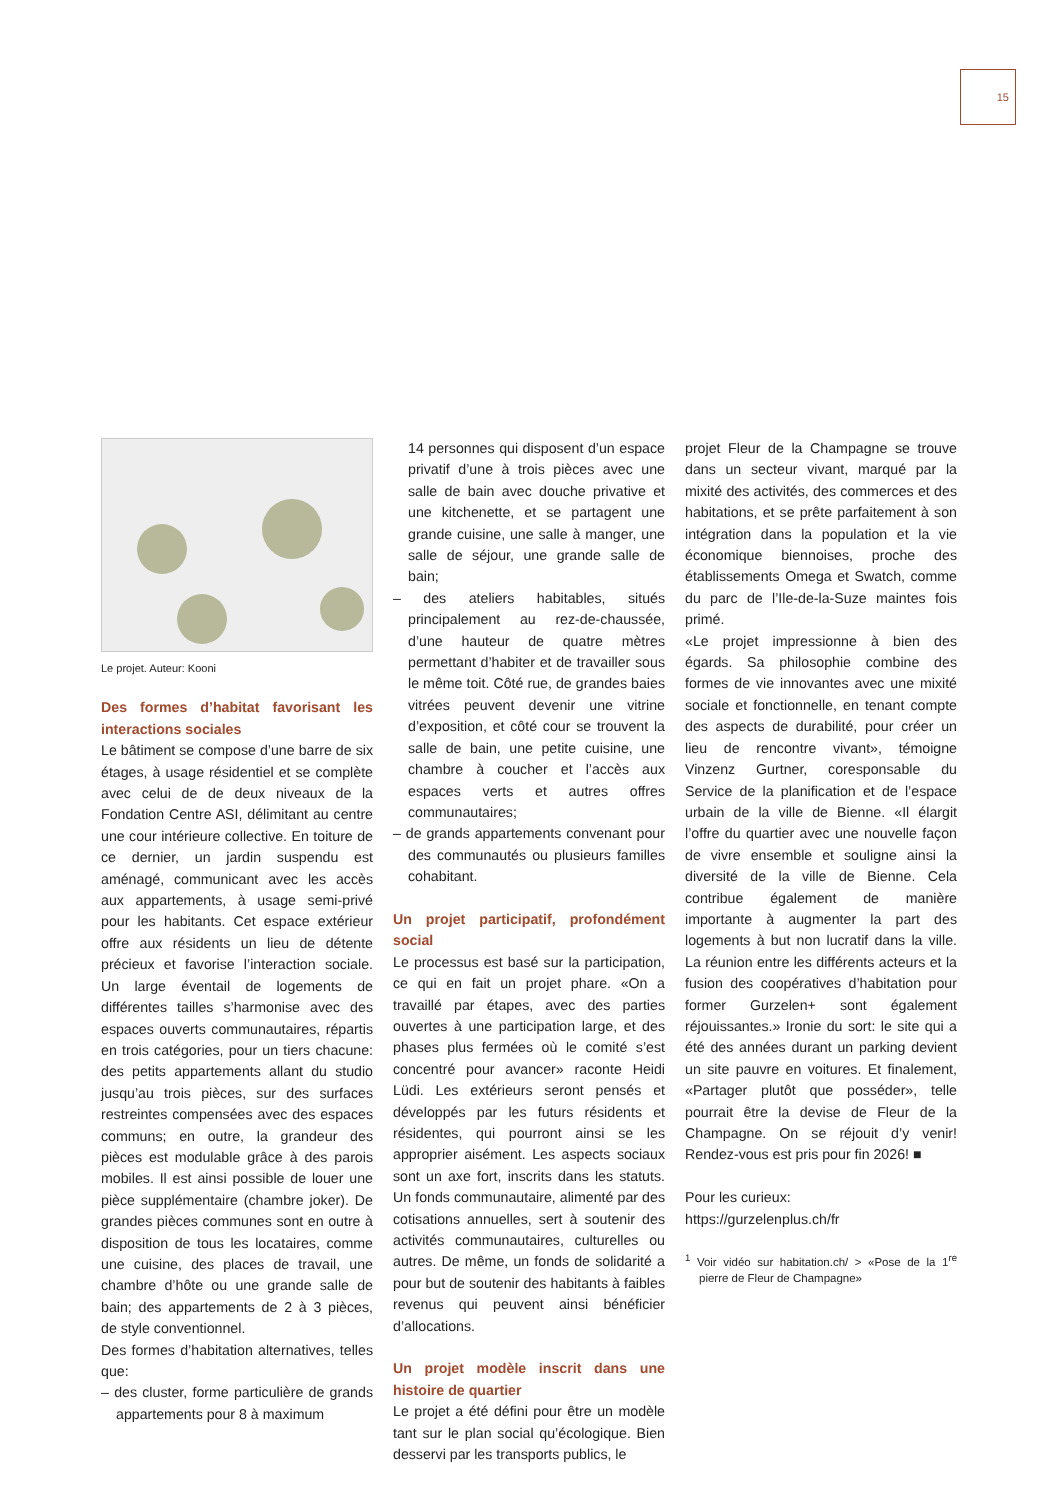15
Le projet. Auteur: Kooni
Des formes d’habitat favorisant les interactions sociales
Le bâtiment se compose d’une barre de six étages, à usage résidentiel et se complète avec celui de de deux niveaux de la Fondation Centre ASI, délimitant au centre une cour intérieure collective. En toiture de ce dernier, un jardin suspendu est aménagé, communicant avec les accès aux appartements, à usage semi-privé pour les habitants. Cet espace extérieur offre aux résidents un lieu de détente précieux et favorise l’interaction sociale. Un large éventail de logements de différentes tailles s’harmonise avec des espaces ouverts communautaires, répartis en trois catégories, pour un tiers chacune: des petits appartements allant du studio jusqu’au trois pièces, sur des surfaces restreintes compensées avec des espaces communs; en outre, la grandeur des pièces est modulable grâce à des parois mobiles. Il est ainsi possible de louer une pièce supplémentaire (chambre joker). De grandes pièces communes sont en outre à disposition de tous les locataires, comme une cuisine, des places de travail, une chambre d’hôte ou une grande salle de bain; des appartements de 2 à 3 pièces, de style conventionnel.
Des formes d’habitation alternatives, telles que:
– des cluster, forme particulière de grands appartements pour 8 à maximum
14 personnes qui disposent d’un espace privatif d’une à trois pièces avec une salle de bain avec douche privative et une kitchenette, et se partagent une grande cuisine, une salle à manger, une salle de séjour, une grande salle de bain;
– des ateliers habitables, situés principalement au rez-de-chaussée, d’une hauteur de quatre mètres permettant d’habiter et de travailler sous le même toit. Côté rue, de grandes baies vitrées peuvent devenir une vitrine d’exposition, et côté cour se trouvent la salle de bain, une petite cuisine, une chambre à coucher et l’accès aux espaces verts et autres offres communautaires;
– de grands appartements convenant pour des communautés ou plusieurs familles cohabitant.
Un projet participatif, profondément social
Le processus est basé sur la participation, ce qui en fait un projet phare. «On a travaillé par étapes, avec des parties ouvertes à une participation large, et des phases plus fermées où le comité s’est concentré pour avancer» raconte Heidi Lüdi. Les extérieurs seront pensés et développés par les futurs résidents et résidentes, qui pourront ainsi se les approprier aisément. Les aspects sociaux sont un axe fort, inscrits dans les statuts. Un fonds communautaire, alimenté par des cotisations annuelles, sert à soutenir des activités communautaires, culturelles ou autres. De même, un fonds de solidarité a pour but de soutenir des habitants à faibles revenus qui peuvent ainsi bénéficier d’allocations.
Un projet modèle inscrit dans une histoire de quartier
Le projet a été défini pour être un modèle tant sur le plan social qu’écologique. Bien desservi par les transports publics, le
projet Fleur de la Champagne se trouve dans un secteur vivant, marqué par la mixité des activités, des commerces et des habitations, et se prête parfaitement à son intégration dans la population et la vie économique biennoises, proche des établissements Omega et Swatch, comme du parc de l’Ile-de-la-Suze maintes fois primé.
«Le projet impressionne à bien des égards. Sa philosophie combine des formes de vie innovantes avec une mixité sociale et fonctionnelle, en tenant compte des aspects de durabilité, pour créer un lieu de rencontre vivant», témoigne Vinzenz Gurtner, coresponsable du Service de la planification et de l’espace urbain de la ville de Bienne. «Il élargit l’offre du quartier avec une nouvelle façon de vivre ensemble et souligne ainsi la diversité de la ville de Bienne. Cela contribue également de manière importante à augmenter la part des logements à but non lucratif dans la ville. La réunion entre les différents acteurs et la fusion des coopératives d’habitation pour former Gurzelen+ sont également réjouissantes.» Ironie du sort: le site qui a été des années durant un parking devient un site pauvre en voitures. Et finalement, «Partager plutôt que posséder», telle pourrait être la devise de Fleur de la Champagne. On se réjouit d’y venir! Rendez-vous est pris pour fin 2026! ■
Pour les curieux:
https://gurzelenplus.ch/fr
<sup>1</sup> Voir vidéo sur habitation.ch/ > «Pose de la 1<sup>re</sup> pierre de Fleur de Champagne»